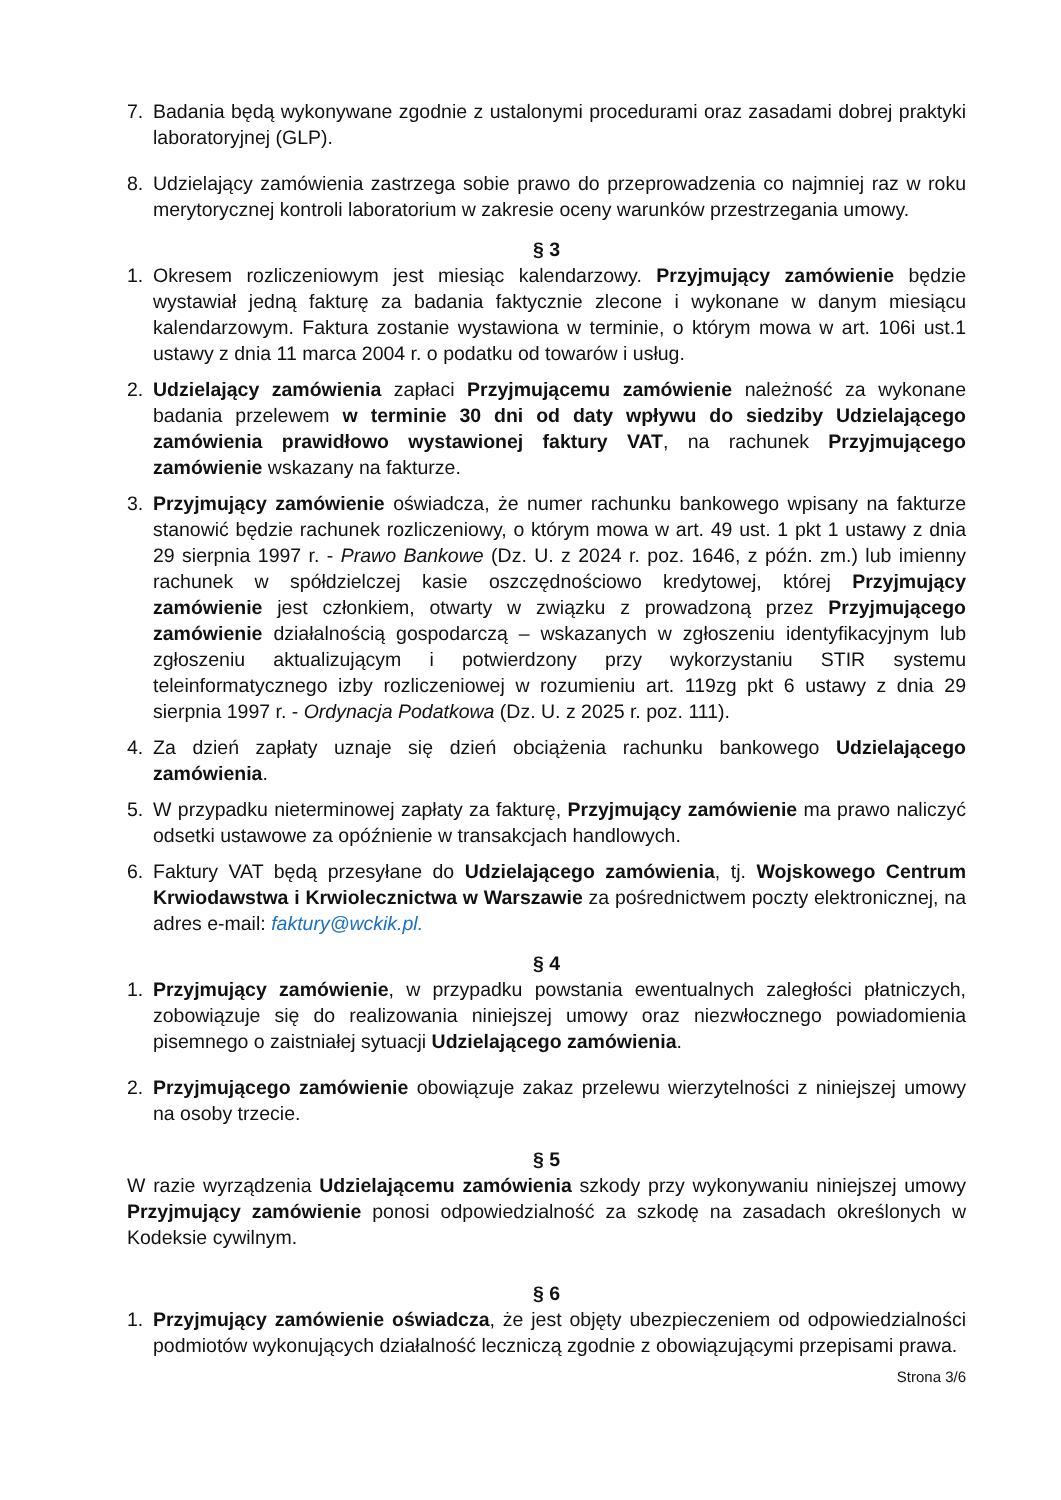7. Badania będą wykonywane zgodnie z ustalonymi procedurami oraz zasadami dobrej praktyki laboratoryjnej (GLP).
8. Udzielający zamówienia zastrzega sobie prawo do przeprowadzenia co najmniej raz w roku merytorycznej kontroli laboratorium w zakresie oceny warunków przestrzegania umowy.
§ 3
1. Okresem rozliczeniowym jest miesiąc kalendarzowy. Przyjmujący zamówienie będzie wystawiał jedną fakturę za badania faktycznie zlecone i wykonane w danym miesiącu kalendarzowym. Faktura zostanie wystawiona w terminie, o którym mowa w art. 106i ust.1 ustawy z dnia 11 marca 2004 r. o podatku od towarów i usług.
2. Udzielający zamówienia zapłaci Przyjmującemu zamówienie należność za wykonane badania przelewem w terminie 30 dni od daty wpływu do siedziby Udzielającego zamówienia prawidłowo wystawionej faktury VAT, na rachunek Przyjmującego zamówienie wskazany na fakturze.
3. Przyjmujący zamówienie oświadcza, że numer rachunku bankowego wpisany na fakturze stanowić będzie rachunek rozliczeniowy, o którym mowa w art. 49 ust. 1 pkt 1 ustawy z dnia 29 sierpnia 1997 r. - Prawo Bankowe (Dz. U. z 2024 r. poz. 1646, z późn. zm.) lub imienny rachunek w spółdzielczej kasie oszczędnościowo kredytowej, której Przyjmujący zamówienie jest członkiem, otwarty w związku z prowadzoną przez Przyjmującego zamówienie działalnością gospodarczą – wskazanych w zgłoszeniu identyfikacyjnym lub zgłoszeniu aktualizującym i potwierdzony przy wykorzystaniu STIR systemu teleinformatycznego izby rozliczeniowej w rozumieniu art. 119zg pkt 6 ustawy z dnia 29 sierpnia 1997 r. - Ordynacja Podatkowa (Dz. U. z 2025 r. poz. 111).
4. Za dzień zapłaty uznaje się dzień obciążenia rachunku bankowego Udzielającego zamówienia.
5. W przypadku nieterminowej zapłaty za fakturę, Przyjmujący zamówienie ma prawo naliczyć odsetki ustawowe za opóźnienie w transakcjach handlowych.
6. Faktury VAT będą przesyłane do Udzielającego zamówienia, tj. Wojskowego Centrum Krwiodawstwa i Krwiolecznictwa w Warszawie za pośrednictwem poczty elektronicznej, na adres e-mail: faktury@wckik.pl.
§ 4
1. Przyjmujący zamówienie, w przypadku powstania ewentualnych zaległości płatniczych, zobowiązuje się do realizowania niniejszej umowy oraz niezwłocznego powiadomienia pisemnego o zaistniałej sytuacji Udzielającego zamówienia.
2. Przyjmującego zamówienie obowiązuje zakaz przelewu wierzytelności z niniejszej umowy na osoby trzecie.
§ 5
W razie wyrządzenia Udzielającemu zamówienia szkody przy wykonywaniu niniejszej umowy Przyjmujący zamówienie ponosi odpowiedzialność za szkodę na zasadach określonych w Kodeksie cywilnym.
§ 6
1. Przyjmujący zamówienie oświadcza, że jest objęty ubezpieczeniem od odpowiedzialności podmiotów wykonujących działalność leczniczą zgodnie z obowiązującymi przepisami prawa.
Strona 3/6